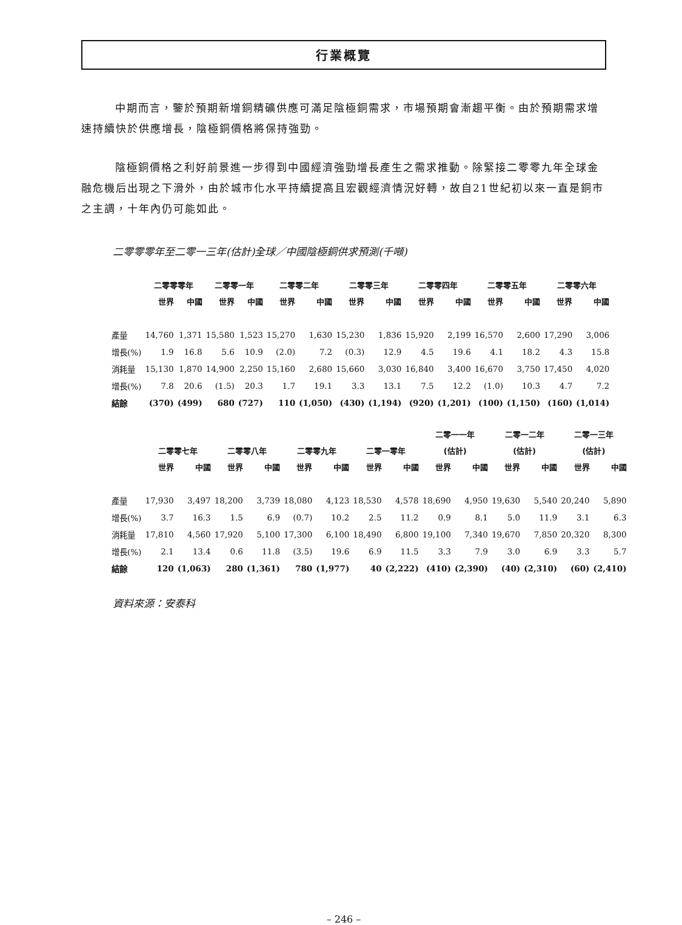行業概覽
中期而言，鑒於預期新增銅精礦供應可滿足陰極銅需求，市場預期會漸趨平衡。由於預期需求增速持續快於供應增長，陰極銅價格將保持強勁。
陰極銅價格之利好前景進一步得到中國經濟強勁增長產生之需求推動。除緊接二零零九年全球金融危機后出現之下滑外，由於城市化水平持續提高且宏觀經濟情況好轉，故自21世紀初以來一直是銅市之主調，十年內仍可能如此。
二零零零年至二零一三年(估計)全球／中國陰極銅供求預測(千噸)
| | 二零零零年 | | 二零零一年 | | 二零零二年 | | 二零零三年 | | 二零零四年 | | 二零零五年 | | 二零零六年 | |
| --- | --- | --- | --- | --- | --- | --- | --- | --- | --- | --- | --- | --- | --- | --- |
| | 世界 | 中國 | 世界 | 中國 | 世界 | 中國 | 世界 | 中國 | 世界 | 中國 | 世界 | 中國 | 世界 | 中國 |
| 產量 | 14,760 | 1,371 | 15,580 | 1,523 | 15,270 | 1,630 | 15,230 | 1,836 | 15,920 | 2,199 | 16,570 | 2,600 | 17,290 | 3,006 |
| 增長(%) | 1.9 | 16.8 | 5.6 | 10.9 | (2.0) | 7.2 | (0.3) | 12.9 | 4.5 | 19.6 | 4.1 | 18.2 | 4.3 | 15.8 |
| 消耗量 | 15,130 | 1,870 | 14,900 | 2,250 | 15,160 | 2,680 | 15,660 | 3,030 | 16,840 | 3,400 | 16,670 | 3,750 | 17,450 | 4,020 |
| 增長(%) | 7.8 | 20.6 | (1.5) | 20.3 | 1.7 | 19.1 | 3.3 | 13.1 | 7.5 | 12.2 | (1.0) | 10.3 | 4.7 | 7.2 |
| 結餘 | (370) | (499) | 680 | (727) | 110 | (1,050) | (430) | (1,194) | (920) | (1,201) | (100) | (1,150) | (160) | (1,014) |
| | | | | | | | | | 二零一一年 | | 二零一二年 | | 二零一三年 | |
| --- | --- | --- | --- | --- | --- | --- | --- | --- | --- | --- | --- | --- | --- | --- |
| | 二零零七年 | | 二零零八年 | | 二零零九年 | | 二零一零年 | | (估計) | | (估計) | | (估計) | |
| | 世界 | 中國 | 世界 | 中國 | 世界 | 中國 | 世界 | 中國 | 世界 | 中國 | 世界 | 中國 | 世界 | 中國 |
| 產量 | 17,930 | 3,497 | 18,200 | 3,739 | 18,080 | 4,123 | 18,530 | 4,578 | 18,690 | 4,950 | 19,630 | 5,540 | 20,240 | 5,890 |
| 增長(%) | 3.7 | 16.3 | 1.5 | 6.9 | (0.7) | 10.2 | 2.5 | 11.2 | 0.9 | 8.1 | 5.0 | 11.9 | 3.1 | 6.3 |
| 消耗量 | 17,810 | 4,560 | 17,920 | 5,100 | 17,300 | 6,100 | 18,490 | 6,800 | 19,100 | 7,340 | 19,670 | 7,850 | 20,320 | 8,300 |
| 增長(%) | 2.1 | 13.4 | 0.6 | 11.8 | (3.5) | 19.6 | 6.9 | 11.5 | 3.3 | 7.9 | 3.0 | 6.9 | 3.3 | 5.7 |
| 結餘 | 120 | (1,063) | 280 | (1,361) | 780 | (1,977) | 40 | (2,222) | (410) | (2,390) | (40) | (2,310) | (60) | (2,410) |
資料來源：安泰科
– 246 –